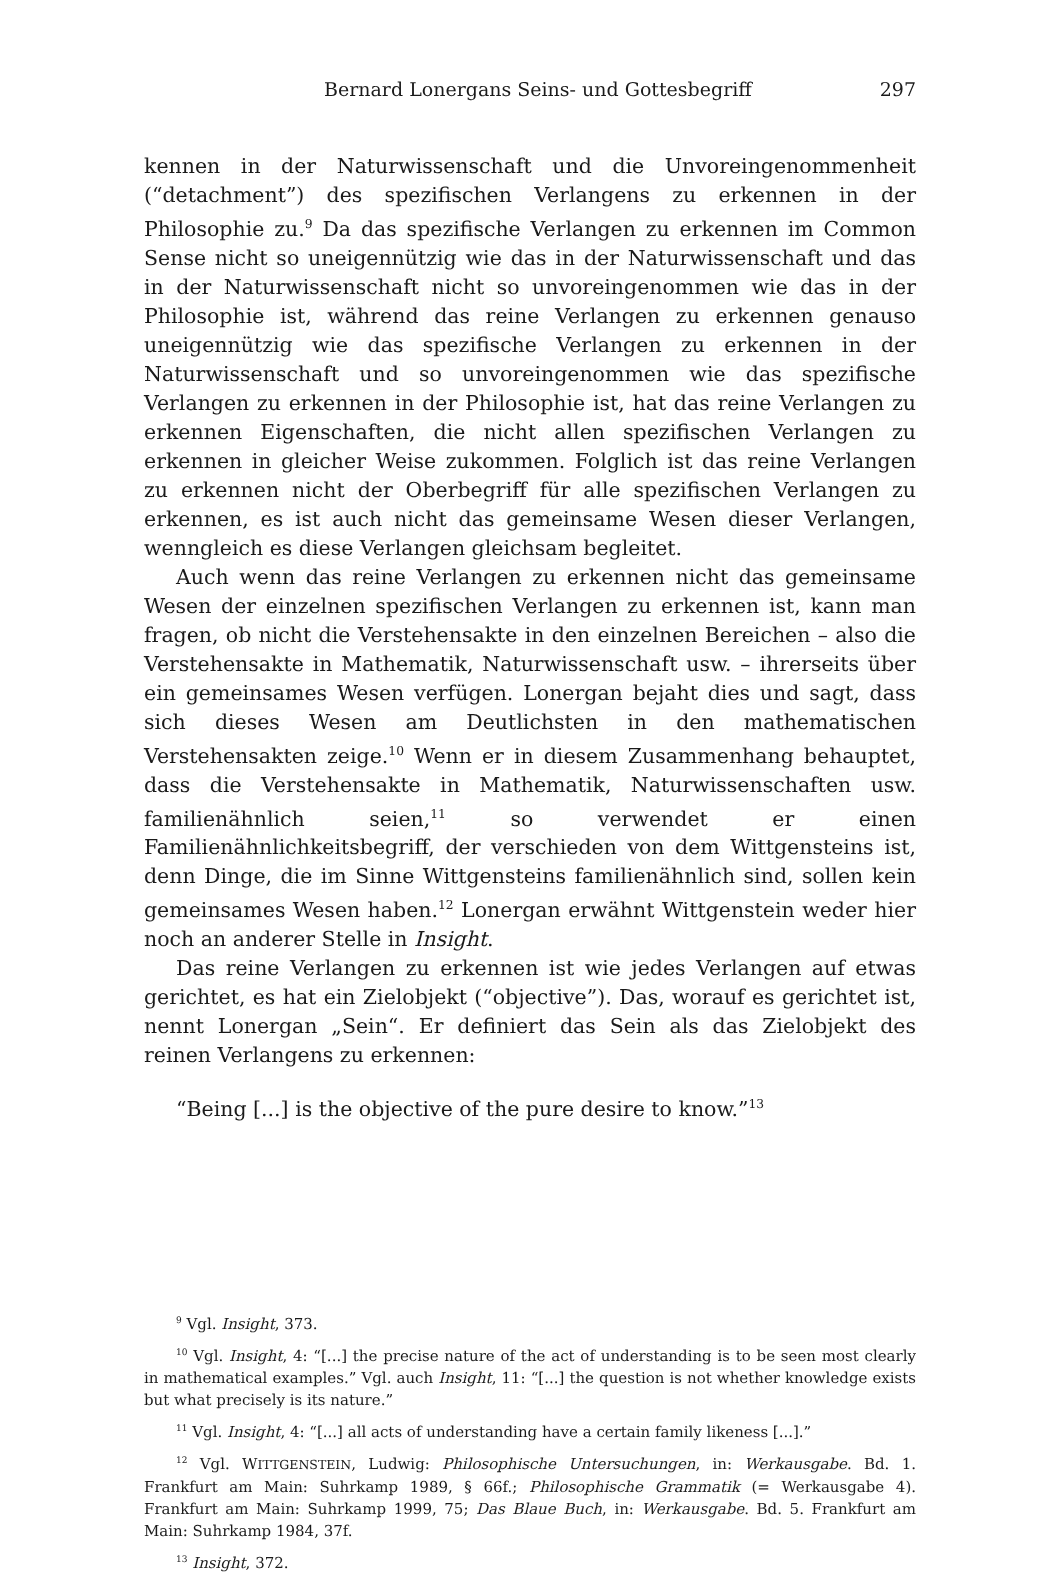Bernard Lonergans Seins- und Gottesbegriff 297
kennen in der Naturwissenschaft und die Unvoreingenommenheit (“detachment”) des spezifischen Verlangens zu erkennen in der Philosophie zu.<sup>9</sup> Da das spezifische Verlangen zu erkennen im Common Sense nicht so uneigennützig wie das in der Naturwissenschaft und das in der Naturwissenschaft nicht so unvoreingenommen wie das in der Philosophie ist, während das reine Verlangen zu erkennen genauso uneigennützig wie das spezifische Verlangen zu erkennen in der Naturwissenschaft und so unvoreingenommen wie das spezifische Verlangen zu erkennen in der Philosophie ist, hat das reine Verlangen zu erkennen Eigenschaften, die nicht allen spezifischen Verlangen zu erkennen in gleicher Weise zukommen. Folglich ist das reine Verlangen zu erkennen nicht der Oberbegriff für alle spezifischen Verlangen zu erkennen, es ist auch nicht das gemeinsame Wesen dieser Verlangen, wenngleich es diese Verlangen gleichsam begleitet.
Auch wenn das reine Verlangen zu erkennen nicht das gemeinsame Wesen der einzelnen spezifischen Verlangen zu erkennen ist, kann man fragen, ob nicht die Verstehensakte in den einzelnen Bereichen – also die Verstehensakte in Mathematik, Naturwissenschaft usw. – ihrerseits über ein gemeinsames Wesen verfügen. Lonergan bejaht dies und sagt, dass sich dieses Wesen am Deutlichsten in den mathematischen Verstehensakten zeige.<sup>10</sup> Wenn er in diesem Zusammenhang behauptet, dass die Verstehensakte in Mathematik, Naturwissenschaften usw. familienähnlich seien,<sup>11</sup> so verwendet er einen Familienähnlichkeitsbegriff, der verschieden von dem Wittgensteins ist, denn Dinge, die im Sinne Wittgensteins familienähnlich sind, sollen kein gemeinsames Wesen haben.<sup>12</sup> Lonergan erwähnt Wittgenstein weder hier noch an anderer Stelle in Insight.
Das reine Verlangen zu erkennen ist wie jedes Verlangen auf etwas gerichtet, es hat ein Zielobjekt (“objective”). Das, worauf es gerichtet ist, nennt Lonergan „Sein“. Er definiert das Sein als das Zielobjekt des reinen Verlangens zu erkennen:
“Being [...] is the objective of the pure desire to know.”<sup>13</sup>
<sup>9</sup> Vgl. Insight, 373.
<sup>10</sup> Vgl. Insight, 4: “[...] the precise nature of the act of understanding is to be seen most clearly in mathematical examples.” Vgl. auch Insight, 11: “[...] the question is not whether knowledge exists but what precisely is its nature.”
<sup>11</sup> Vgl. Insight, 4: “[...] all acts of understanding have a certain family likeness [...].”
<sup>12</sup> Vgl. WITTGENSTEIN, Ludwig: Philosophische Untersuchungen, in: Werkausgabe. Bd. 1. Frankfurt am Main: Suhrkamp 1989, § 66f.; Philosophische Grammatik (= Werkausgabe 4). Frankfurt am Main: Suhrkamp 1999, 75; Das Blaue Buch, in: Werkausgabe. Bd. 5. Frankfurt am Main: Suhrkamp 1984, 37f.
<sup>13</sup> Insight, 372.